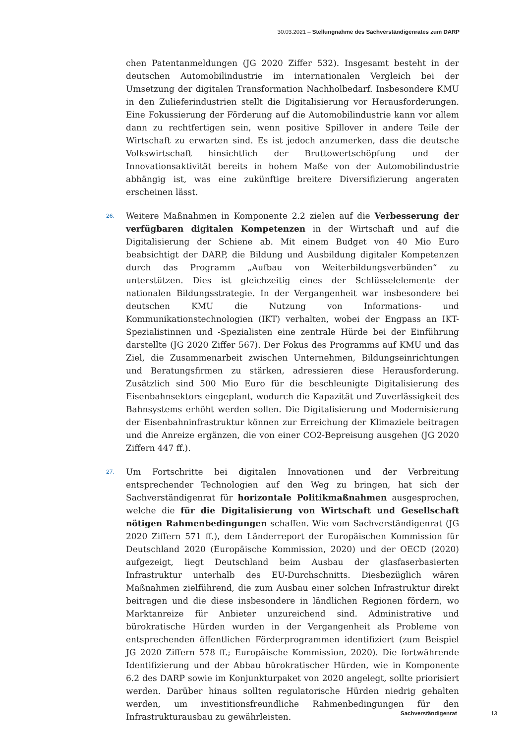30.03.2021 – Stellungnahme des Sachverständigenrates zum DARP
chen Patentanmeldungen (JG 2020 Ziffer 532). Insgesamt besteht in der deutschen Automobilindustrie im internationalen Vergleich bei der Umsetzung der digitalen Transformation Nachholbedarf. Insbesondere KMU in den Zulieferindustrien stellt die Digitalisierung vor Herausforderungen. Eine Fokussierung der Förderung auf die Automobilindustrie kann vor allem dann zu rechtfertigen sein, wenn positive Spillover in andere Teile der Wirtschaft zu erwarten sind. Es ist jedoch anzumerken, dass die deutsche Volkswirtschaft hinsichtlich der Bruttowertschöpfung und der Innovationsaktivität bereits in hohem Maße von der Automobilindustrie abhängig ist, was eine zukünftige breitere Diversifizierung angeraten erscheinen lässt.
26. Weitere Maßnahmen in Komponente 2.2 zielen auf die Verbesserung der verfügbaren digitalen Kompetenzen in der Wirtschaft und auf die Digitalisierung der Schiene ab. Mit einem Budget von 40 Mio Euro beabsichtigt der DARP, die Bildung und Ausbildung digitaler Kompetenzen durch das Programm „Aufbau von Weiterbildungsverbünden“ zu unterstützen. Dies ist gleichzeitig eines der Schlüsselelemente der nationalen Bildungsstrategie. In der Vergangenheit war insbesondere bei deutschen KMU die Nutzung von Informations- und Kommunikationstechnologien (IKT) verhalten, wobei der Engpass an IKT-Spezialistinnen und -Spezialisten eine zentrale Hürde bei der Einführung darstellte (JG 2020 Ziffer 567). Der Fokus des Programms auf KMU und das Ziel, die Zusammenarbeit zwischen Unternehmen, Bildungseinrichtungen und Beratungsfirmen zu stärken, adressieren diese Herausforderung. Zusätzlich sind 500 Mio Euro für die beschleunigte Digitalisierung des Eisenbahnsektors eingeplant, wodurch die Kapazität und Zuverlässigkeit des Bahnsystems erhöht werden sollen. Die Digitalisierung und Modernisierung der Eisenbahninfrastruktur können zur Erreichung der Klimaziele beitragen und die Anreize ergänzen, die von einer CO2-Bepreisung ausgehen (JG 2020 Ziffern 447 ff.).
27. Um Fortschritte bei digitalen Innovationen und der Verbreitung entsprechender Technologien auf den Weg zu bringen, hat sich der Sachverständigenrat für horizontale Politikmaßnahmen ausgesprochen, welche die für die Digitalisierung von Wirtschaft und Gesellschaft nötigen Rahmenbedingungen schaffen. Wie vom Sachverständigenrat (JG 2020 Ziffern 571 ff.), dem Länderreport der Europäischen Kommission für Deutschland 2020 (Europäische Kommission, 2020) und der OECD (2020) aufgezeigt, liegt Deutschland beim Ausbau der glasfaserbasierten Infrastruktur unterhalb des EU-Durchschnitts. Diesbezüglich wären Maßnahmen zielführend, die zum Ausbau einer solchen Infrastruktur direkt beitragen und die diese insbesondere in ländlichen Regionen fördern, wo Marktanreize für Anbieter unzureichend sind. Administrative und bürokratische Hürden wurden in der Vergangenheit als Probleme von entsprechenden öffentlichen Förderprogrammen identifiziert (zum Beispiel JG 2020 Ziffern 578 ff.; Europäische Kommission, 2020). Die fortwährende Identifizierung und der Abbau bürokratischer Hürden, wie in Komponente 6.2 des DARP sowie im Konjunkturpaket von 2020 angelegt, sollte priorisiert werden. Darüber hinaus sollten regulatorische Hürden niedrig gehalten werden, um investitionsfreundliche Rahmenbedingungen für den Infrastrukturausbau zu gewährleisten.
Sachverständigenrat 13